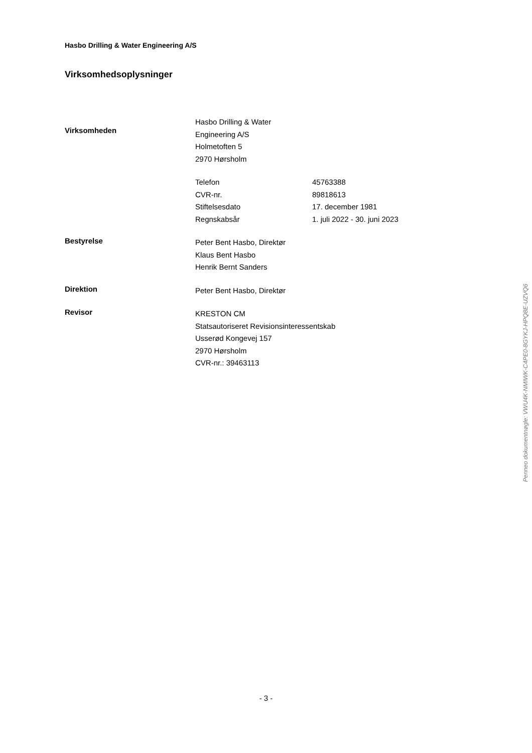Hasbo Drilling & Water Engineering A/S
Virksomhedsoplysninger
Virksomheden
Hasbo Drilling & Water
Engineering A/S
Holmetoften 5
2970 Hørsholm
Telefon 45763388
CVR-nr. 89818613
Stiftelsesdato 17. december 1981
Regnskabsår 1. juli 2022 - 30. juni 2023
Bestyrelse
Peter Bent Hasbo, Direktør
Klaus Bent Hasbo
Henrik Bernt Sanders
Direktion
Peter Bent Hasbo, Direktør
Revisor
KRESTON CM
Statsautoriseret Revisionsinteressentskab
Usserød Kongevej 157
2970 Hørsholm
CVR-nr.: 39463113
Penneo dokumentnøgle: VWU4K-NMIWK-C4PE0-8GYKJ-HPQ8E-UZVQ6
- 3 -